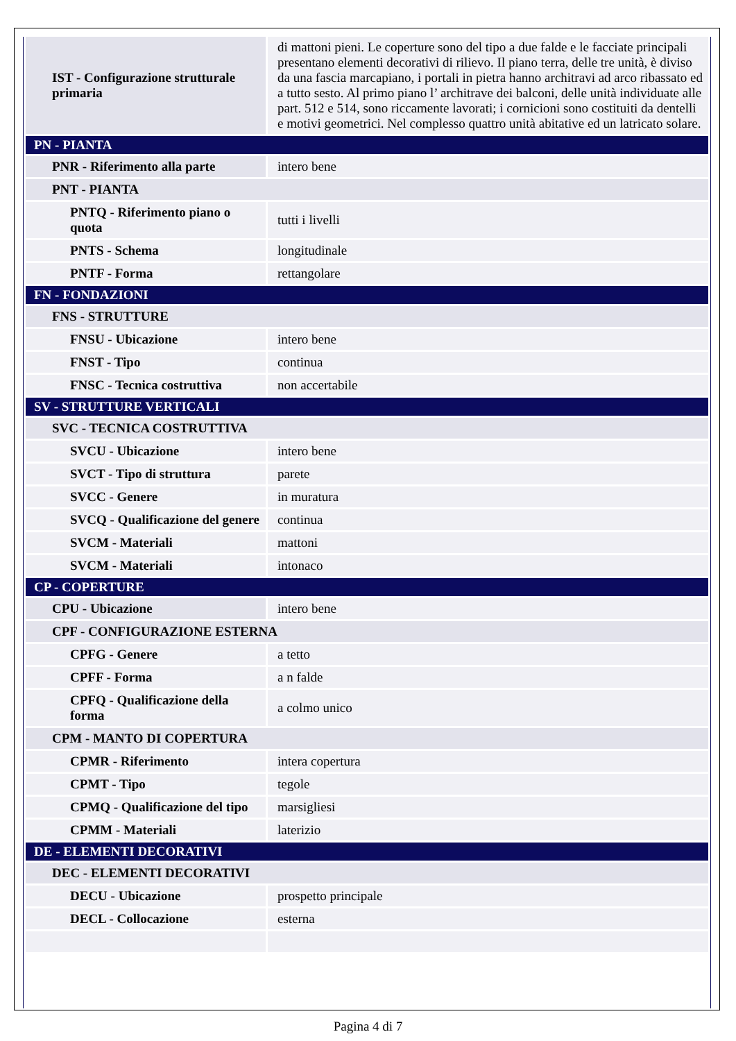| IST - Configurazione strutturale primaria | di mattoni pieni. Le coperture sono del tipo a due falde e le facciate principali presentano elementi decorativi di rilievo. Il piano terra, delle tre unità, è diviso da una fascia marcapiano, i portali in pietra hanno architravi ad arco ribassato ed a tutto sesto. Al primo piano l’ architrave dei balconi, delle unità individuate alle part. 512 e 514, sono riccamente lavorati; i cornicioni sono costituiti da dentelli e motivi geometrici. Nel complesso quattro unità abitative ed un latricato solare. |
| PN - PIANTA | |
| PNR - Riferimento alla parte | intero bene |
| PNT - PIANTA | |
| PNTQ - Riferimento piano o quota | tutti i livelli |
| PNTS - Schema | longitudinale |
| PNTF - Forma | rettangolare |
| FN - FONDAZIONI | |
| FNS - STRUTTURE | |
| FNSU - Ubicazione | intero bene |
| FNST - Tipo | continua |
| FNSC - Tecnica costruttiva | non accertabile |
| SV - STRUTTURE VERTICALI | |
| SVC - TECNICA COSTRUTTIVA | |
| SVCU - Ubicazione | intero bene |
| SVCT - Tipo di struttura | parete |
| SVCC - Genere | in muratura |
| SVCQ - Qualificazione del genere | continua |
| SVCM - Materiali | mattoni |
| SVCM - Materiali | intonaco |
| CP - COPERTURE | |
| CPU - Ubicazione | intero bene |
| CPF - CONFIGURAZIONE ESTERNA | |
| CPFG - Genere | a tetto |
| CPFF - Forma | a n falde |
| CPFQ - Qualificazione della forma | a colmo unico |
| CPM - MANTO DI COPERTURA | |
| CPMR - Riferimento | intera copertura |
| CPMT - Tipo | tegole |
| CPMQ - Qualificazione del tipo | marsigliesi |
| CPMM - Materiali | laterizio |
| DE - ELEMENTI DECORATIVI | |
| DEC - ELEMENTI DECORATIVI | |
| DECU - Ubicazione | prospetto principale |
| DECL - Collocazione | esterna |
Pagina 4 di 7